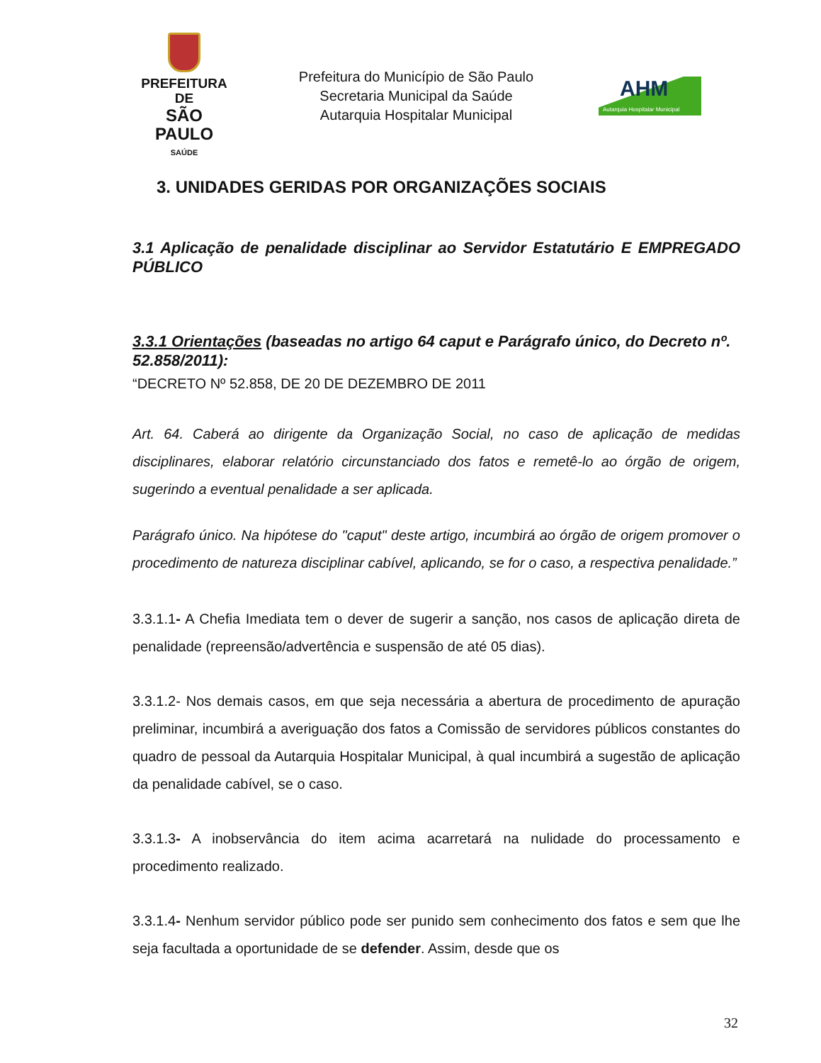PREFEITURA DE
SÃO PAULO
SAÚDE
Prefeitura do Município de São Paulo
Secretaria Municipal da Saúde
Autarquia Hospitalar Municipal
AHM
Autarquia Hospitalar Municipal
3. UNIDADES GERIDAS POR ORGANIZAÇÕES SOCIAIS
3.1 Aplicação de penalidade disciplinar ao Servidor Estatutário E EMPREGADO PÚBLICO
3.3.1 Orientações (baseadas no artigo 64 caput e Parágrafo único, do Decreto nº. 52.858/2011):
“DECRETO Nº 52.858, DE 20 DE DEZEMBRO DE 2011
Art. 64. Caberá ao dirigente da Organização Social, no caso de aplicação de medidas disciplinares, elaborar relatório circunstanciado dos fatos e remetê-lo ao órgão de origem, sugerindo a eventual penalidade a ser aplicada.
Parágrafo único. Na hipótese do "caput" deste artigo, incumbirá ao órgão de origem promover o procedimento de natureza disciplinar cabível, aplicando, se for o caso, a respectiva penalidade.”
3.3.1.1- A Chefia Imediata tem o dever de sugerir a sanção, nos casos de aplicação direta de penalidade (repreensão/advertência e suspensão de até 05 dias).
3.3.1.2- Nos demais casos, em que seja necessária a abertura de procedimento de apuração preliminar, incumbirá a averiguação dos fatos a Comissão de servidores públicos constantes do quadro de pessoal da Autarquia Hospitalar Municipal, à qual incumbirá a sugestão de aplicação da penalidade cabível, se o caso.
3.3.1.3- A inobservância do item acima acarretará na nulidade do processamento e procedimento realizado.
3.3.1.4- Nenhum servidor público pode ser punido sem conhecimento dos fatos e sem que lhe seja facultada a oportunidade de se defender. Assim, desde que os
32